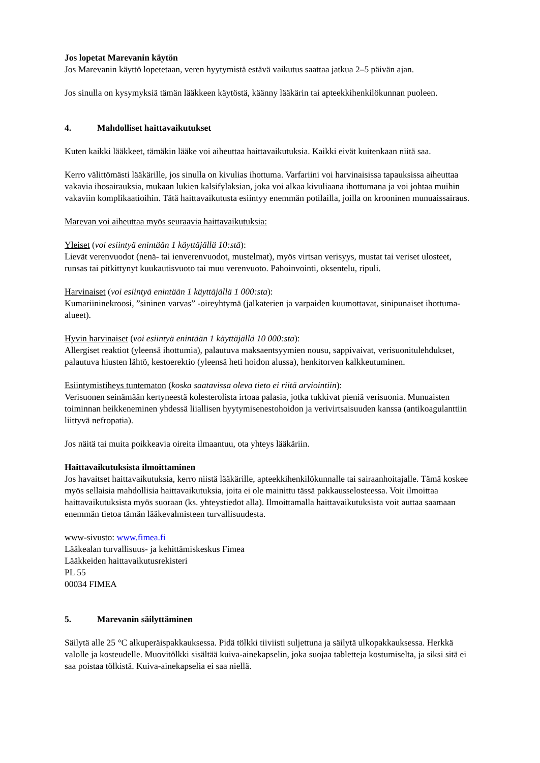Jos lopetat Marevanin käytön
Jos Marevanin käyttö lopetetaan, veren hyytymistä estävä vaikutus saattaa jatkua 2–5 päivän ajan.
Jos sinulla on kysymyksiä tämän lääkkeen käytöstä, käänny lääkärin tai apteekkihenkilökunnan puoleen.
4. Mahdolliset haittavaikutukset
Kuten kaikki lääkkeet, tämäkin lääke voi aiheuttaa haittavaikutuksia. Kaikki eivät kuitenkaan niitä saa.
Kerro välittömästi lääkärille, jos sinulla on kivulias ihottuma. Varfariini voi harvinaisissa tapauksissa aiheuttaa vakavia ihosairauksia, mukaan lukien kalsifylaksian, joka voi alkaa kivuliaana ihottumana ja voi johtaa muihin vakaviin komplikaatioihin. Tätä haittavaikutusta esiintyy enemmän potilailla, joilla on krooninen munuaissairaus.
Marevan voi aiheuttaa myös seuraavia haittavaikutuksia:
Yleiset (voi esiintyä enintään 1 käyttäjällä 10:stä):
Lievät verenvuodot (nenä- tai ienverenvuodot, mustelmat), myös virtsan verisyys, mustat tai veriset ulosteet, runsas tai pitkittynyt kuukautisvuoto tai muu verenvuoto. Pahoinvointi, oksentelu, ripuli.
Harvinaiset (voi esiintyä enintään 1 käyttäjällä 1 000:sta):
Kumariininekroosi, ”sininen varvas” -oireyhtymä (jalkaterien ja varpaiden kuumottavat, sinipunaiset ihottuma-alueet).
Hyvin harvinaiset (voi esiintyä enintään 1 käyttäjällä 10 000:sta):
Allergiset reaktiot (yleensä ihottumia), palautuva maksaentsyymien nousu, sappivaivat, verisuonitulehdukset, palautuva hiusten lähtö, kestoerektio (yleensä heti hoidon alussa), henkitorven kalkkeutuminen.
Esiintymistiheys tuntematon (koska saatavissa oleva tieto ei riitä arviointiin):
Verisuonen seinämään kertyneestä kolesterolista irtoaa palasia, jotka tukkivat pieniä verisuonia. Munuaisten toiminnan heikkeneminen yhdessä liiallisen hyytymisenestohoidon ja verivirtsaisuuden kanssa (antikoagulanttiin liittyvä nefropatia).
Jos näitä tai muita poikkeavia oireita ilmaantuu, ota yhteys lääkäriin.
Haittavaikutuksista ilmoittaminen
Jos havaitset haittavaikutuksia, kerro niistä lääkärille, apteekkihenkilökunnalle tai sairaanhoitajalle. Tämä koskee myös sellaisia mahdollisia haittavaikutuksia, joita ei ole mainittu tässä pakkausselosteessa. Voit ilmoittaa haittavaikutuksista myös suoraan (ks. yhteystiedot alla). Ilmoittamalla haittavaikutuksista voit auttaa saamaan enemmän tietoa tämän lääkevalmisteen turvallisuudesta.
www-sivusto: www.fimea.fi
Lääkealan turvallisuus- ja kehittämiskeskus Fimea
Lääkkeiden haittavaikutusrekisteri
PL 55
00034 FIMEA
5. Marevanin säilyttäminen
Säilytä alle 25 °C alkuperäispakkauksessa. Pidä tölkki tiiviisti suljettuna ja säilytä ulkopakkauksessa. Herkkä valolle ja kosteudelle. Muovitölkki sisältää kuiva-ainekapselin, joka suojaa tabletteja kostumiselta, ja siksi sitä ei saa poistaa tölkistä. Kuiva-ainekapselia ei saa niellä.